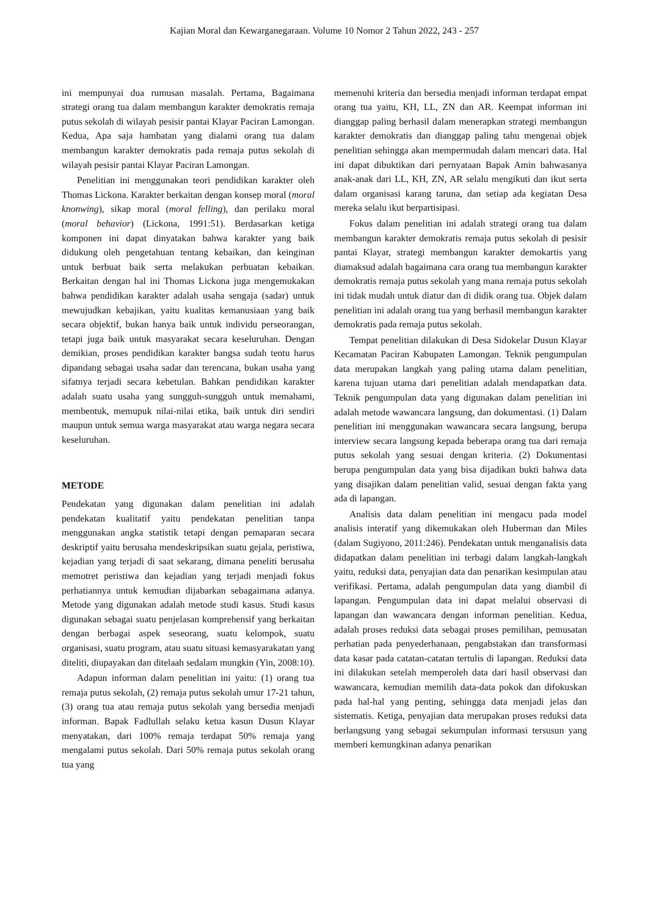Kajian Moral dan Kewarganegaraan. Volume 10 Nomor 2 Tahun 2022, 243 - 257
ini mempunyai dua rumusan masalah. Pertama, Bagaimana strategi orang tua dalam membangun karakter demokratis remaja putus sekolah di wilayah pesisir pantai Klayar Paciran Lamongan. Kedua, Apa saja hambatan yang dialami orang tua dalam membangun karakter demokratis pada remaja putus sekolah di wilayah pesisir pantai Klayar Paciran Lamongan.
Penelitian ini menggunakan teori pendidikan karakter oleh Thomas Lickona. Karakter berkaitan dengan konsep moral (moral knonwing), sikap moral (moral felling), dan perilaku moral (moral behavior) (Lickona, 1991:51). Berdasarkan ketiga komponen ini dapat dinyatakan bahwa karakter yang baik didukung oleh pengetahuan tentang kebaikan, dan keinginan untuk berbuat baik serta melakukan perbuatan kebaikan. Berkaitan dengan hal ini Thomas Lickona juga mengemukakan bahwa pendidikan karakter adalah usaha sengaja (sadar) untuk mewujudkan kebajikan, yaitu kualitas kemanusiaan yang baik secara objektif, bukan hanya baik untuk individu perseorangan, tetapi juga baik untuk masyarakat secara keseluruhan. Dengan demikian, proses pendidikan karakter bangsa sudah tentu harus dipandang sebagai usaha sadar dan terencana, bukan usaha yang sifatnya terjadi secara kebetulan. Bahkan pendidikan karakter adalah suatu usaha yang sungguh-sungguh untuk memahami, membentuk, memupuk nilai-nilai etika, baik untuk diri sendiri maupun untuk semua warga masyarakat atau warga negara secara keseluruhan.
METODE
Pendekatan yang digunakan dalam penelitian ini adalah pendekatan kualitatif yaitu pendekatan penelitian tanpa menggunakan angka statistik tetapi dengan pemaparan secara deskriptif yaitu berusaha mendeskripsikan suatu gejala, peristiwa, kejadian yang terjadi di saat sekarang, dimana peneliti berusaha memotret peristiwa dan kejadian yang terjadi menjadi fokus perhatiannya untuk kemudian dijabarkan sebagaimana adanya. Metode yang digunakan adalah metode studi kasus. Studi kasus digunakan sebagai suatu penjelasan komprehensif yang berkaitan dengan berbagai aspek seseorang, suatu kelompok, suatu organisasi, suatu program, atau suatu situasi kemasyarakatan yang diteliti, diupayakan dan ditelaah sedalam mungkin (Yin, 2008:10).
Adapun informan dalam penelitian ini yaitu: (1) orang tua remaja putus sekolah, (2) remaja putus sekolah umur 17-21 tahun, (3) orang tua atau remaja putus sekolah yang bersedia menjadi informan. Bapak Fadlullah selaku ketua kasun Dusun Klayar menyatakan, dari 100% remaja terdapat 50% remaja yang mengalami putus sekolah. Dari 50% remaja putus sekolah orang tua yang
memenuhi kriteria dan bersedia menjadi informan terdapat empat orang tua yaitu, KH, LL, ZN dan AR. Keempat informan ini dianggap paling berhasil dalam menerapkan strategi membangun karakter demokratis dan dianggap paling tahu mengenai objek penelitian sehingga akan mempermudah dalam mencari data. Hal ini dapat dibuktikan dari pernyataan Bapak Amin bahwasanya anak-anak dari LL, KH, ZN, AR selalu mengikuti dan ikut serta dalam organisasi karang taruna, dan setiap ada kegiatan Desa mereka selalu ikut berpartisipasi.
Fokus dalam penelitian ini adalah strategi orang tua dalam membangun karakter demokratis remaja putus sekolah di pesisir pantai Klayar, strategi membangun karakter demokartis yang diamaksud adalah bagaimana cara orang tua membangun karakter demokratis remaja putus sekolah yang mana remaja putus sekolah ini tidak mudah untuk diatur dan di didik orang tua. Objek dalam penelitian ini adalah orang tua yang berhasil membangun karakter demokratis pada remaja putus sekolah.
Tempat penelitian dilakukan di Desa Sidokelar Dusun Klayar Kecamatan Paciran Kabupaten Lamongan. Teknik pengumpulan data merupakan langkah yang paling utama dalam penelitian, karena tujuan utama dari penelitian adalah mendapatkan data. Teknik pengumpulan data yang digunakan dalam penelitian ini adalah metode wawancara langsung, dan dokumentasi. (1) Dalam penelitian ini menggunakan wawancara secara langsung, berupa interview secara langsung kepada beberapa orang tua dari remaja putus sekolah yang sesuai dengan kriteria. (2) Dokumentasi berupa pengumpulan data yang bisa dijadikan bukti bahwa data yang disajikan dalam penelitian valid, sesuai dengan fakta yang ada di lapangan.
Analisis data dalam penelitian ini mengacu pada model analisis interatif yang dikemukakan oleh Huberman dan Miles (dalam Sugiyono, 2011:246). Pendekatan untuk menganalisis data didapatkan dalam penelitian ini terbagi dalam langkah-langkah yaitu, reduksi data, penyajian data dan penarikan kesimpulan atau verifikasi. Pertama, adalah pengumpulan data yang diambil di lapangan. Pengumpulan data ini dapat melalui observasi di lapangan dan wawancara dengan informan penelitian. Kedua, adalah proses reduksi data sebagai proses pemilihan, pemusatan perhatian pada penyederhanaan, pengabstakan dan transformasi data kasar pada catatan-catatan tertulis di lapangan. Reduksi data ini dilakukan setelah memperoleh data dari hasil observasi dan wawancara, kemudian memilih data-data pokok dan difokuskan pada hal-hal yang penting, sehingga data menjadi jelas dan sistematis. Ketiga, penyajian data merupakan proses reduksi data berlangsung yang sebagai sekumpulan informasi tersusun yang memberi kemungkinan adanya penarikan